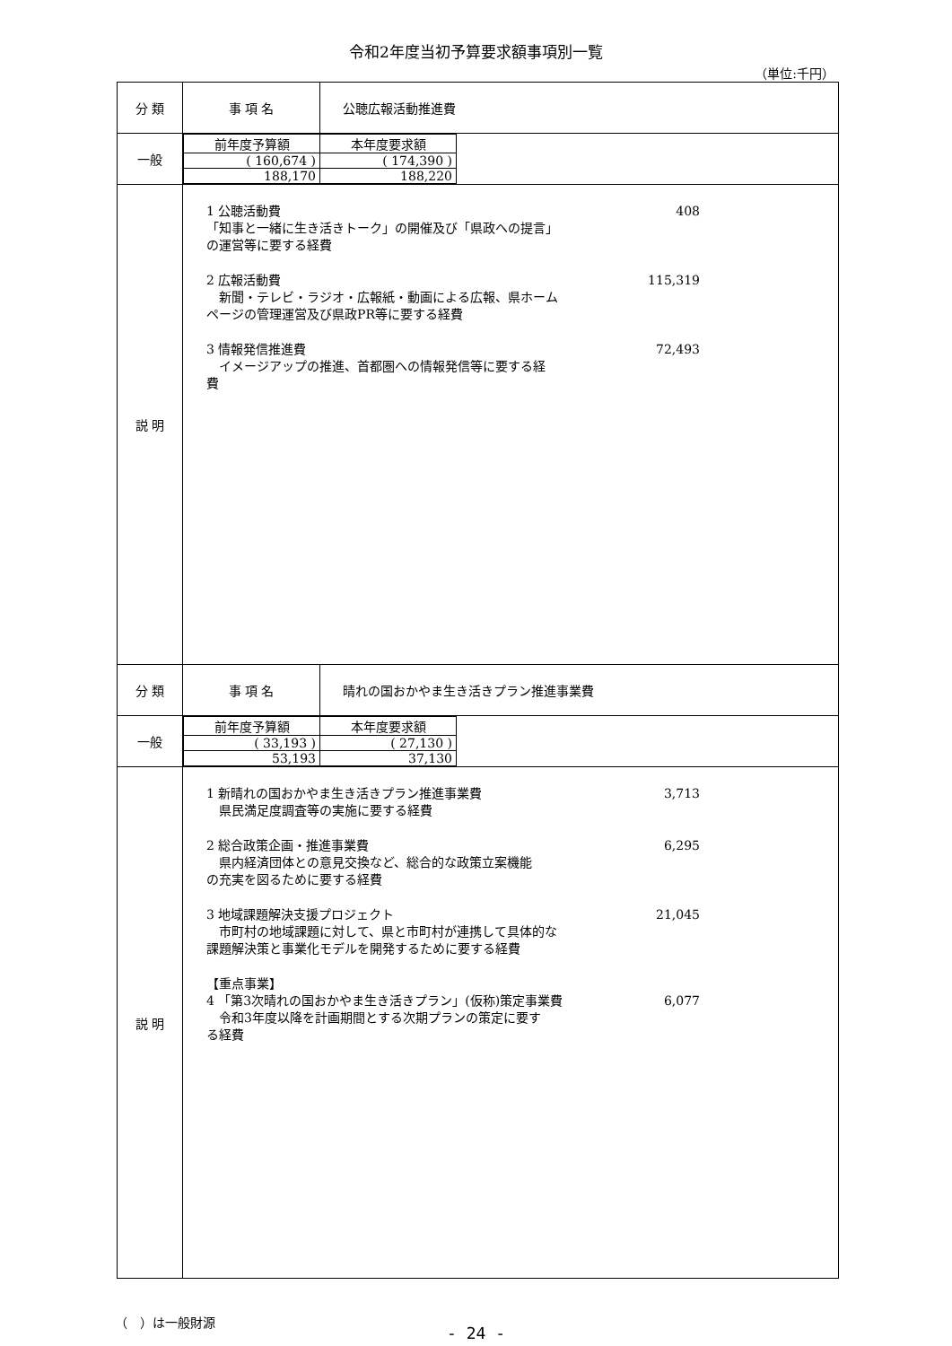令和2年度当初予算要求額事項別一覧
（単位:千円）
| 分 類 | 事 項 名 | 公聴広報活動推進費 |
| 一般 | / 前年度予算額 / 本年度要求額 / / ( 160,674 ) / ( 174,390 ) / / 188,170 / 188,220 / | |
| 説 明 | 1 公聴活動費 「知事と一緒に生き活きトーク」の開催及び「県政への提言」 の運営等に要する経費 408 2 広報活動費 新聞・テレビ・ラジオ・広報紙・動画による広報、県ホーム ページの管理運営及び県政PR等に要する経費 115,319 3 情報発信推進費 イメージアップの推進、首都圏への情報発信等に要する経 費 72,493 | |
| 分 類 | 事 項 名 | 晴れの国おかやま生き活きプラン推進事業費 |
| 一般 | / 前年度予算額 / 本年度要求額 / / ( 33,193 ) / ( 27,130 ) / / 53,193 / 37,130 / | |
| 説 明 | 1 新晴れの国おかやま生き活きプラン推進事業費 県民満足度調査等の実施に要する経費 3,713 2 総合政策企画・推進事業費 県内経済団体との意見交換など、総合的な政策立案機能 の充実を図るために要する経費 6,295 3 地域課題解決支援プロジェクト 市町村の地域課題に対して、県と市町村が連携して具体的な 課題解決策と事業化モデルを開発するために要する経費 21,045 【重点事業】 4 「第3次晴れの国おかやま生き活きプラン」(仮称)策定事業費 令和3年度以降を計画期間とする次期プランの策定に要す る経費 6,077 | |
（　）は一般財源
- 24 -